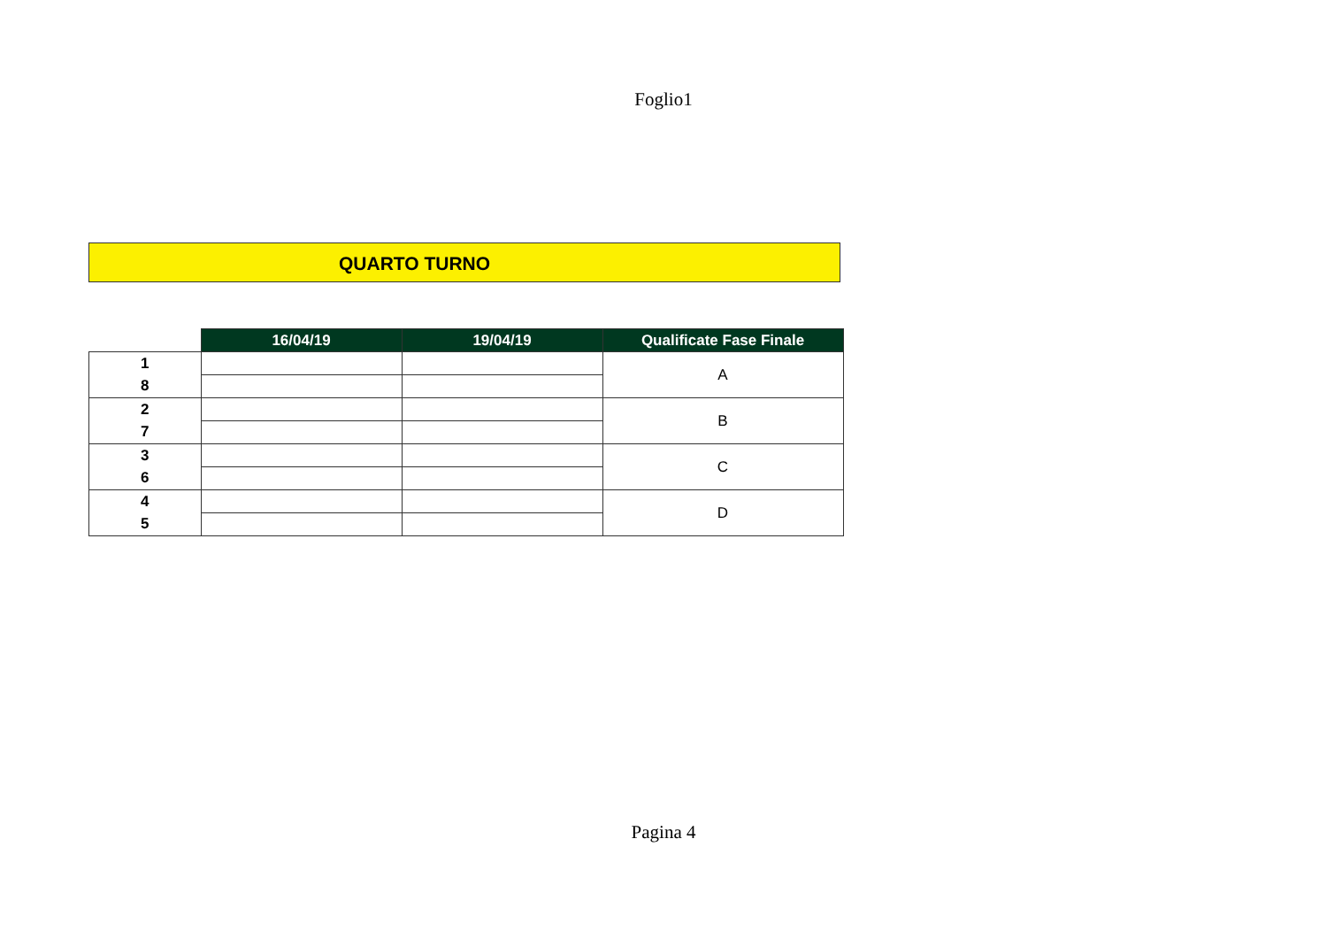Foglio1
QUARTO TURNO
| | 16/04/19 | 19/04/19 | Qualificate Fase Finale |
| 1 | | | A |
| 8 | | | |
| 2 | | | B |
| 7 | | | |
| 3 | | | C |
| 6 | | | |
| 4 | | | D |
| 5 | | | |
Pagina 4